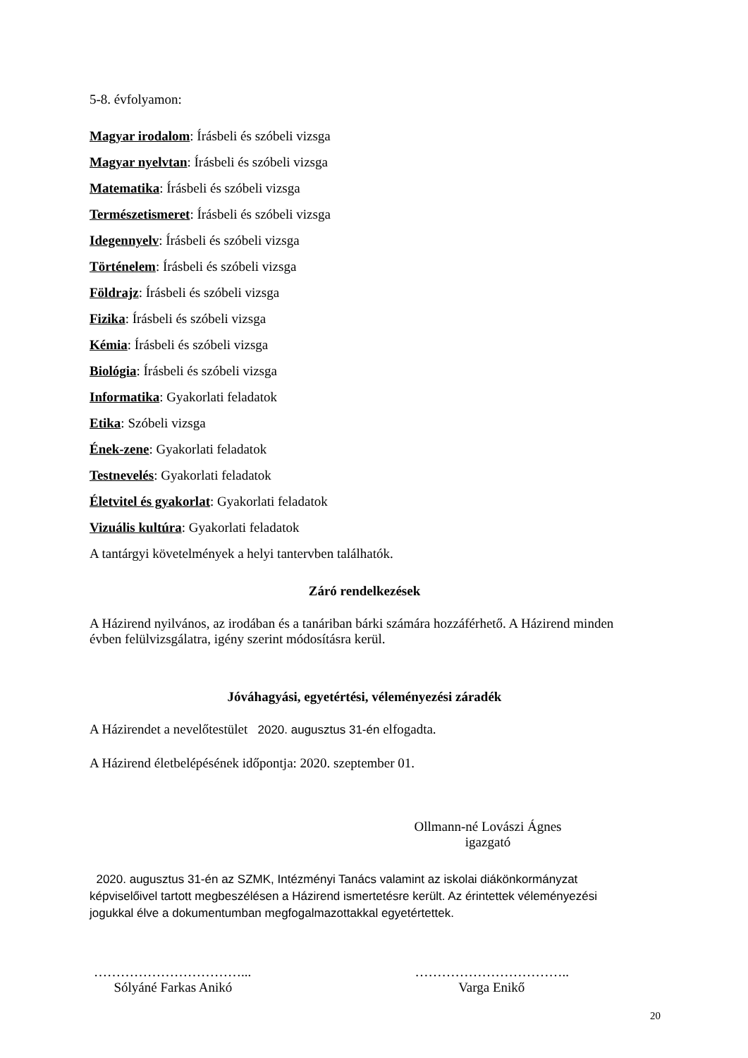5-8. évfolyamon:
Magyar irodalom: Írásbeli és szóbeli vizsga
Magyar nyelvtan: Írásbeli és szóbeli vizsga
Matematika: Írásbeli és szóbeli vizsga
Természetismeret: Írásbeli és szóbeli vizsga
Idegennyelv: Írásbeli és szóbeli vizsga
Történelem: Írásbeli és szóbeli vizsga
Földrajz: Írásbeli és szóbeli vizsga
Fizika: Írásbeli és szóbeli vizsga
Kémia: Írásbeli és szóbeli vizsga
Biológia: Írásbeli és szóbeli vizsga
Informatika: Gyakorlati feladatok
Etika: Szóbeli vizsga
Ének-zene: Gyakorlati feladatok
Testnevelés: Gyakorlati feladatok
Életvitel és gyakorlat: Gyakorlati feladatok
Vizuális kultúra: Gyakorlati feladatok
A tantárgyi követelmények a helyi tantervben találhatók.
Záró rendelkezések
A Házirend nyilvános, az irodában és a tanáriban bárki számára hozzáférhető. A Házirend minden évben felülvizsgálatra, igény szerint módosításra kerül.
Jóváhagyási, egyetértési, véleményezési záradék
A Házirendet a nevelőtestület 2020. augusztus 31-én elfogadta.
A Házirend életbelépésének időpontja: 2020. szeptember 01.
Ollmann-né Lovászi Ágnes
igazgató
2020. augusztus 31-én az SZMK, Intézményi Tanács valamint az iskolai diákönkormányzat képviselőivel tartott megbeszélésen a Házirend ismertetésre került. Az érintettek véleményezési jogukkal élve a dokumentumban megfogalmazottakkal egyetértettek.
……………………………...
Sólyáné Farkas Anikó
……………………………..
Varga Enikő
20